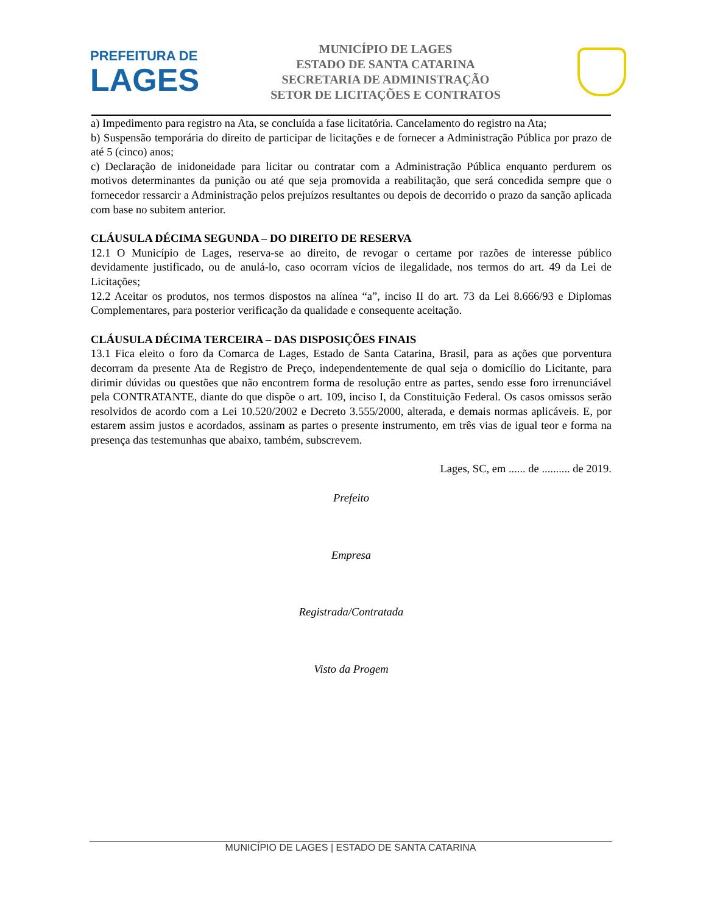PREFEITURA DE
LAGES
MUNICÍPIO DE LAGES
ESTADO DE SANTA CATARINA
SECRETARIA DE ADMINISTRAÇÃO
SETOR DE LICITAÇÕES E CONTRATOS
a) Impedimento para registro na Ata, se concluída a fase licitatória. Cancelamento do registro na Ata;
b) Suspensão temporária do direito de participar de licitações e de fornecer a Administração Pública por prazo de até 5 (cinco) anos;
c) Declaração de inidoneidade para licitar ou contratar com a Administração Pública enquanto perdurem os motivos determinantes da punição ou até que seja promovida a reabilitação, que será concedida sempre que o fornecedor ressarcir a Administração pelos prejuízos resultantes ou depois de decorrido o prazo da sanção aplicada com base no subitem anterior.
CLÁUSULA DÉCIMA SEGUNDA – DO DIREITO DE RESERVA
12.1 O Município de Lages, reserva-se ao direito, de revogar o certame por razões de interesse público devidamente justificado, ou de anulá-lo, caso ocorram vícios de ilegalidade, nos termos do art. 49 da Lei de Licitações;
12.2 Aceitar os produtos, nos termos dispostos na alínea “a”, inciso II do art. 73 da Lei 8.666/93 e Diplomas Complementares, para posterior verificação da qualidade e consequente aceitação.
CLÁUSULA DÉCIMA TERCEIRA – DAS DISPOSIÇÕES FINAIS
13.1 Fica eleito o foro da Comarca de Lages, Estado de Santa Catarina, Brasil, para as ações que porventura decorram da presente Ata de Registro de Preço, independentemente de qual seja o domicílio do Licitante, para dirimir dúvidas ou questões que não encontrem forma de resolução entre as partes, sendo esse foro irrenunciável pela CONTRATANTE, diante do que dispõe o art. 109, inciso I, da Constituição Federal. Os casos omissos serão resolvidos de acordo com a Lei 10.520/2002 e Decreto 3.555/2000, alterada, e demais normas aplicáveis. E, por estarem assim justos e acordados, assinam as partes o presente instrumento, em três vias de igual teor e forma na presença das testemunhas que abaixo, também, subscrevem.
Lages, SC, em ...... de .......... de 2019.
Prefeito
Empresa
Registrada/Contratada
Visto da Progem
MUNICÍPIO DE LAGES | ESTADO DE SANTA CATARINA